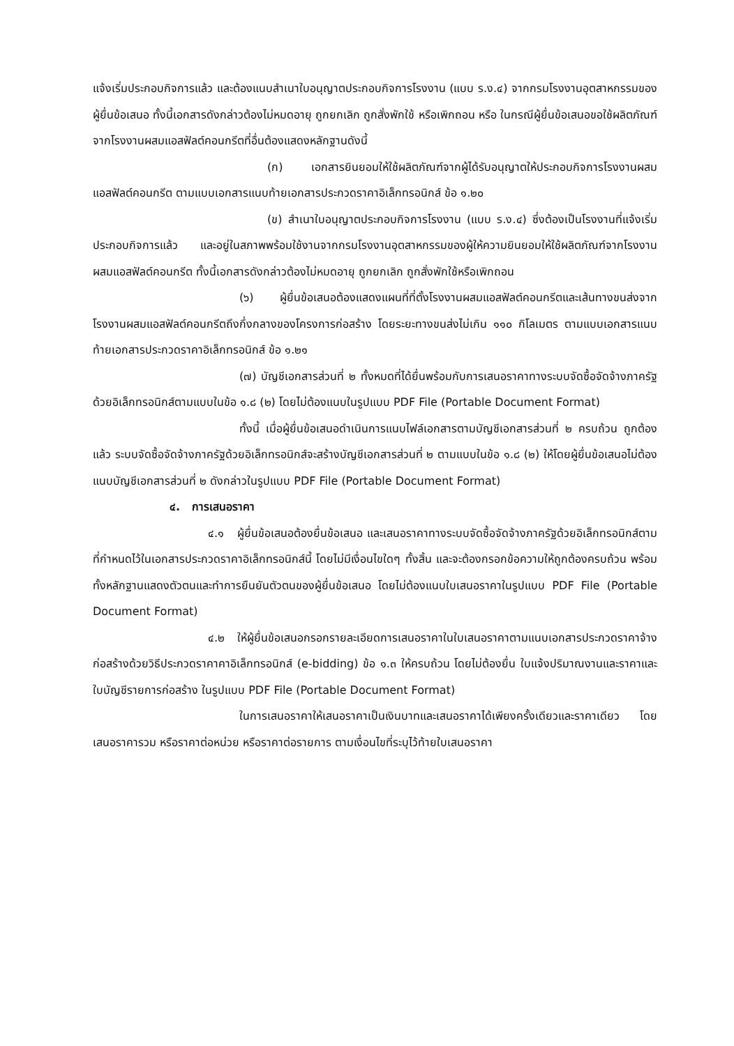แจ้งเริ่มประกอบกิจการแล้ว และต้องแนบสำเนาใบอนุญาตประกอบกิจการโรงงาน (แบบ ร.ง.๔) จากกรมโรงงานอุตสาหกรรมของผู้ยื่นข้อเสนอ ทั้งนี้เอกสารดังกล่าวต้องไม่หมดอายุ ถูกยกเลิก ถูกสั่งพักใช้ หรือเพิกถอน หรือ ในกรณีผู้ยื่นข้อเสนอขอใช้ผลิตภัณฑ์จากโรงงานผสมแอสฟัลต์คอนกรีตที่อื่นต้องแสดงหลักฐานดังนี้
(ก) เอกสารยินยอมให้ใช้ผลิตภัณฑ์จากผู้ได้รับอนุญาตให้ประกอบกิจการโรงงานผสมแอสฟัลต์คอนกรีต ตามแบบเอกสารแนบท้ายเอกสารประกวดราคาอิเล็กทรอนิกส์ ข้อ ๑.๒๐
(ข) สำเนาใบอนุญาตประกอบกิจการโรงงาน (แบบ ร.ง.๔) ซึ่งต้องเป็นโรงงานที่แจ้งเริ่มประกอบกิจการแล้ว และอยู่ในสภาพพร้อมใช้งานจากกรมโรงงานอุตสาหกรรมของผู้ให้ความยินยอมให้ใช้ผลิตภัณฑ์จากโรงงานผสมแอสฟัลต์คอนกรีต ทั้งนี้เอกสารดังกล่าวต้องไม่หมดอายุ ถูกยกเลิก ถูกสั่งพักใช้หรือเพิกถอน
(๖) ผู้ยื่นข้อเสนอต้องแสดงแผนที่ที่ตั้งโรงงานผสมแอสฟัลต์คอนกรีตและเส้นทางขนส่งจากโรงงานผสมแอสฟัลต์คอนกรีตถึงกึ่งกลางของโครงการก่อสร้าง โดยระยะทางขนส่งไม่เกิน ๑๑๐ กิโลเมตร ตามแบบเอกสารแนบท้ายเอกสารประกวดราคาอิเล็กทรอนิกส์ ข้อ ๑.๒๑
(๗) บัญชีเอกสารส่วนที่ ๒ ทั้งหมดที่ได้ยื่นพร้อมกับการเสนอราคาทางระบบจัดซื้อจัดจ้างภาครัฐด้วยอิเล็กทรอนิกส์ตามแบบในข้อ ๑.๘ (๒) โดยไม่ต้องแนบในรูปแบบ PDF File (Portable Document Format)
ทั้งนี้ เมื่อผู้ยื่นข้อเสนอดำเนินการแนบไฟล์เอกสารตามบัญชีเอกสารส่วนที่ ๒ ครบถ้วน ถูกต้องแล้ว ระบบจัดซื้อจัดจ้างภาครัฐด้วยอิเล็กทรอนิกส์จะสร้างบัญชีเอกสารส่วนที่ ๒ ตามแบบในข้อ ๑.๘ (๒) ให้โดยผู้ยื่นข้อเสนอไม่ต้องแนบบัญชีเอกสารส่วนที่ ๒ ดังกล่าวในรูปแบบ PDF File (Portable Document Format)
๔. การเสนอราคา
๔.๑ ผู้ยื่นข้อเสนอต้องยื่นข้อเสนอ และเสนอราคาทางระบบจัดซื้อจัดจ้างภาครัฐด้วยอิเล็กทรอนิกส์ตามที่กำหนดไว้ในเอกสารประกวดราคาอิเล็กทรอนิกส์นี้ โดยไม่มีเงื่อนไขใดๆ ทั้งสิ้น และจะต้องกรอกข้อความให้ถูกต้องครบถ้วน พร้อมทั้งหลักฐานแสดงตัวตนและทำการยืนยันตัวตนของผู้ยื่นข้อเสนอ โดยไม่ต้องแนบใบเสนอราคาในรูปแบบ PDF File (Portable Document Format)
๔.๒ ให้ผู้ยื่นข้อเสนอกรอกรายละเอียดการเสนอราคาในใบเสนอราคาตามแนบเอกสารประกวดราคาจ้างก่อสร้างด้วยวิธีประกวดราคาคาอิเล็กทรอนิกส์ (e-bidding) ข้อ ๑.๓ ให้ครบถ้วน โดยไม่ต้องยื่น ใบแจ้งปริมาณงานและราคาและใบบัญชีรายการก่อสร้าง ในรูปแบบ PDF File (Portable Document Format)
ในการเสนอราคาให้เสนอราคาเป็นเงินบาทและเสนอราคาได้เพียงครั้งเดียวและราคาเดียว โดยเสนอราคารวม หรือราคาต่อหน่วย หรือราคาต่อรายการ ตามเงื่อนไขที่ระบุไว้ท้ายใบเสนอราคา